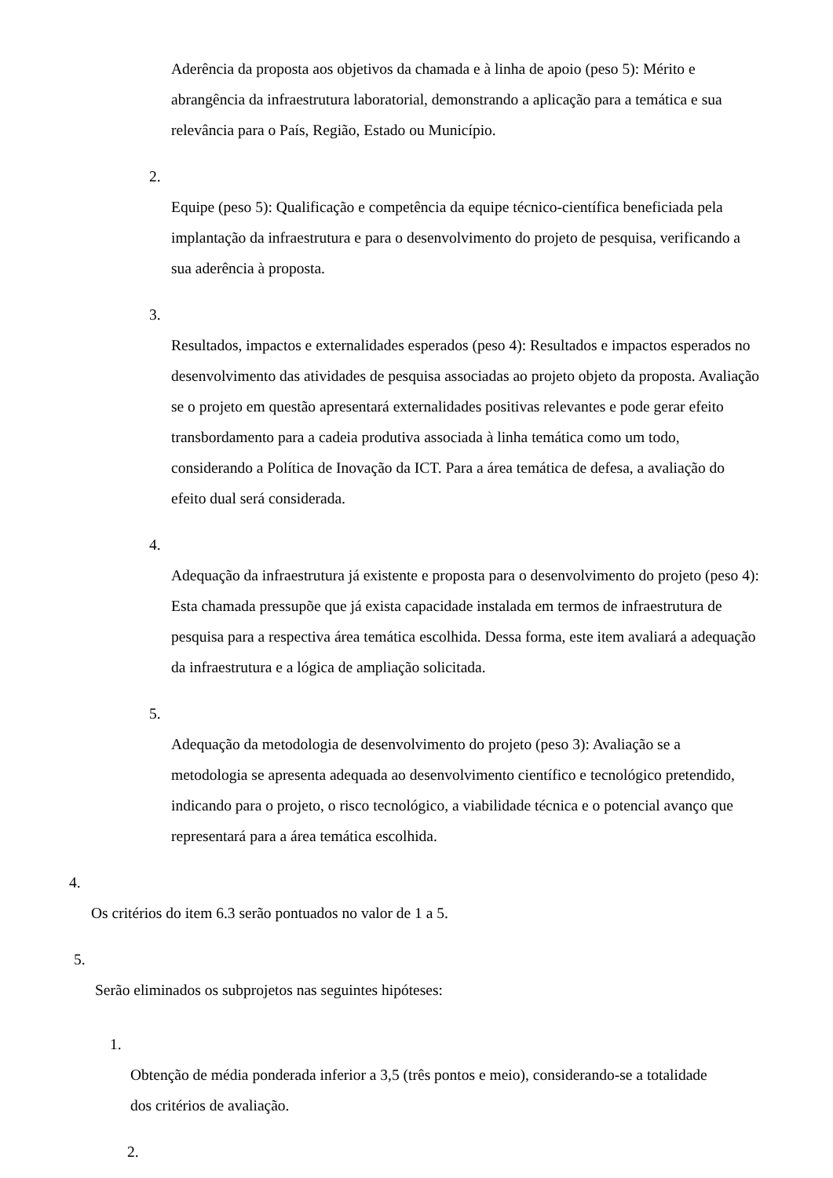Aderência da proposta aos objetivos da chamada e à linha de apoio (peso 5): Mérito e abrangência da infraestrutura laboratorial, demonstrando a aplicação para a temática e sua relevância para o País, Região, Estado ou Município.
2.
Equipe (peso 5): Qualificação e competência da equipe técnico-científica beneficiada pela implantação da infraestrutura e para o desenvolvimento do projeto de pesquisa, verificando a sua aderência à proposta.
3.
Resultados, impactos e externalidades esperados (peso 4): Resultados e impactos esperados no desenvolvimento das atividades de pesquisa associadas ao projeto objeto da proposta. Avaliação se o projeto em questão apresentará externalidades positivas relevantes e pode gerar efeito transbordamento para a cadeia produtiva associada à linha temática como um todo, considerando a Política de Inovação da ICT. Para a área temática de defesa, a avaliação do efeito dual será considerada.
4.
Adequação da infraestrutura já existente e proposta para o desenvolvimento do projeto (peso 4): Esta chamada pressupõe que já exista capacidade instalada em termos de infraestrutura de pesquisa para a respectiva área temática escolhida. Dessa forma, este item avaliará a adequação da infraestrutura e a lógica de ampliação solicitada.
5.
Adequação da metodologia de desenvolvimento do projeto (peso 3): Avaliação se a metodologia se apresenta adequada ao desenvolvimento científico e tecnológico pretendido, indicando para o projeto, o risco tecnológico, a viabilidade técnica e o potencial avanço que representará para a área temática escolhida.
4.
Os critérios do item 6.3 serão pontuados no valor de 1 a 5.
5.
Serão eliminados os subprojetos nas seguintes hipóteses:
1.
Obtenção de média ponderada inferior a 3,5 (três pontos e meio), considerando-se a totalidade dos critérios de avaliação.
2.